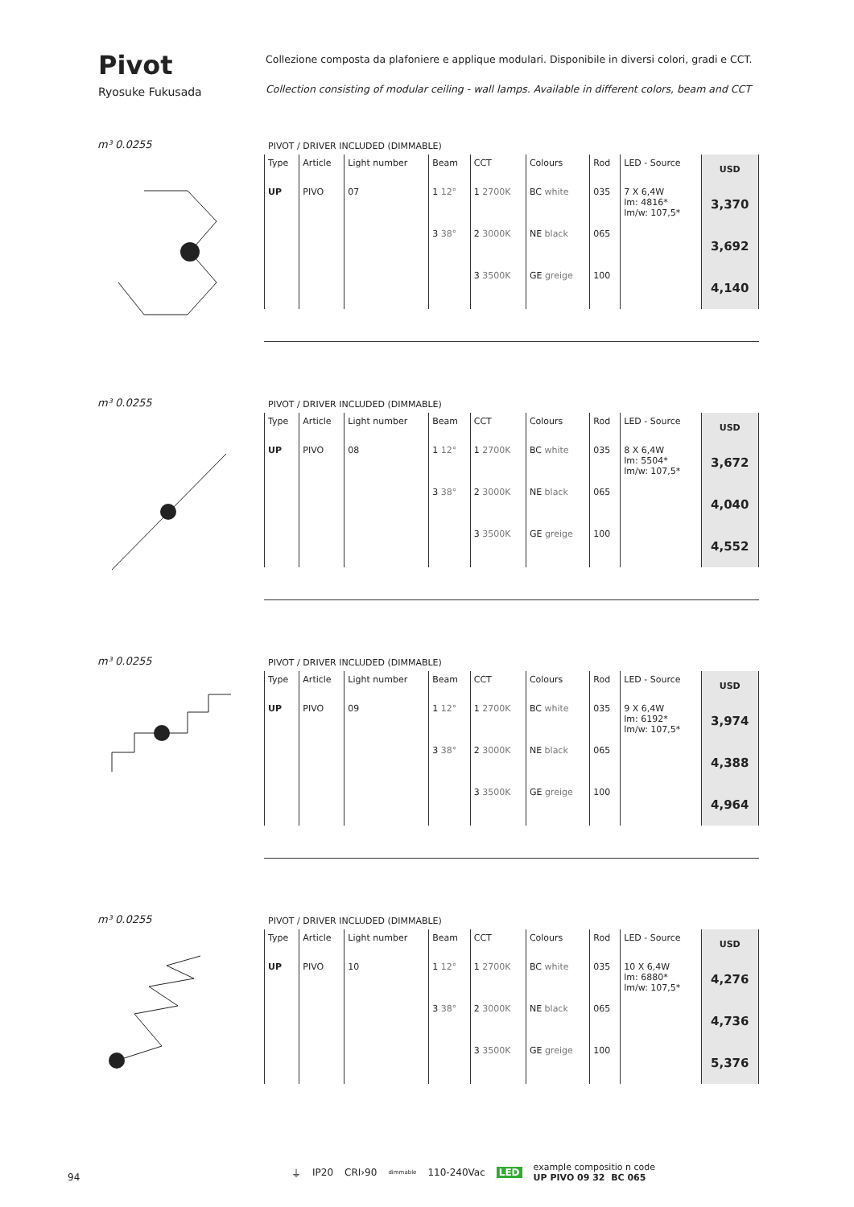Pivot
Ryosuke Fukusada
Collezione composta da plafoniere e applique modulari. Disponibile in diversi colori, gradi e CCT.
Collection consisting of modular ceiling - wall lamps. Available in different colors, beam and CCT
m³ 0.0255
PIVOT / DRIVER INCLUDED (DIMMABLE)
| Type | Article | Light number | Beam | CCT | Colours | Rod | LED - Source | USD |
| --- | --- | --- | --- | --- | --- | --- | --- | --- |
| UP | PIVO | 07 | 1 12° | 1 2700K | BC white | 035 | 7 X 6,4W lm: 4816* lm/w: 107,5* | 3,370 |
| | | | 3 38° | 2 3000K | NE black | 065 | | 3,692 |
| | | | | 3 3500K | GE greige | 100 | | 4,140 |
m³ 0.0255
PIVOT / DRIVER INCLUDED (DIMMABLE)
| Type | Article | Light number | Beam | CCT | Colours | Rod | LED - Source | USD |
| --- | --- | --- | --- | --- | --- | --- | --- | --- |
| UP | PIVO | 08 | 1 12° | 1 2700K | BC white | 035 | 8 X 6,4W lm: 5504* lm/w: 107,5* | 3,672 |
| | | | 3 38° | 2 3000K | NE black | 065 | | 4,040 |
| | | | | 3 3500K | GE greige | 100 | | 4,552 |
m³ 0.0255
PIVOT / DRIVER INCLUDED (DIMMABLE)
| Type | Article | Light number | Beam | CCT | Colours | Rod | LED - Source | USD |
| --- | --- | --- | --- | --- | --- | --- | --- | --- |
| UP | PIVO | 09 | 1 12° | 1 2700K | BC white | 035 | 9 X 6,4W lm: 6192* lm/w: 107,5* | 3,974 |
| | | | 3 38° | 2 3000K | NE black | 065 | | 4,388 |
| | | | | 3 3500K | GE greige | 100 | | 4,964 |
m³ 0.0255
PIVOT / DRIVER INCLUDED (DIMMABLE)
| Type | Article | Light number | Beam | CCT | Colours | Rod | LED - Source | USD |
| --- | --- | --- | --- | --- | --- | --- | --- | --- |
| UP | PIVO | 10 | 1 12° | 1 2700K | BC white | 035 | 10 X 6,4W lm: 6880* lm/w: 107,5* | 4,276 |
| | | | 3 38° | 2 3000K | NE black | 065 | | 4,736 |
| | | | | 3 3500K | GE greige | 100 | | 5,376 |
⏚ IP20 CRI›90 dimmable 110-240Vac LED example compositio n code
UP PIVO 09 32 BC 065
94